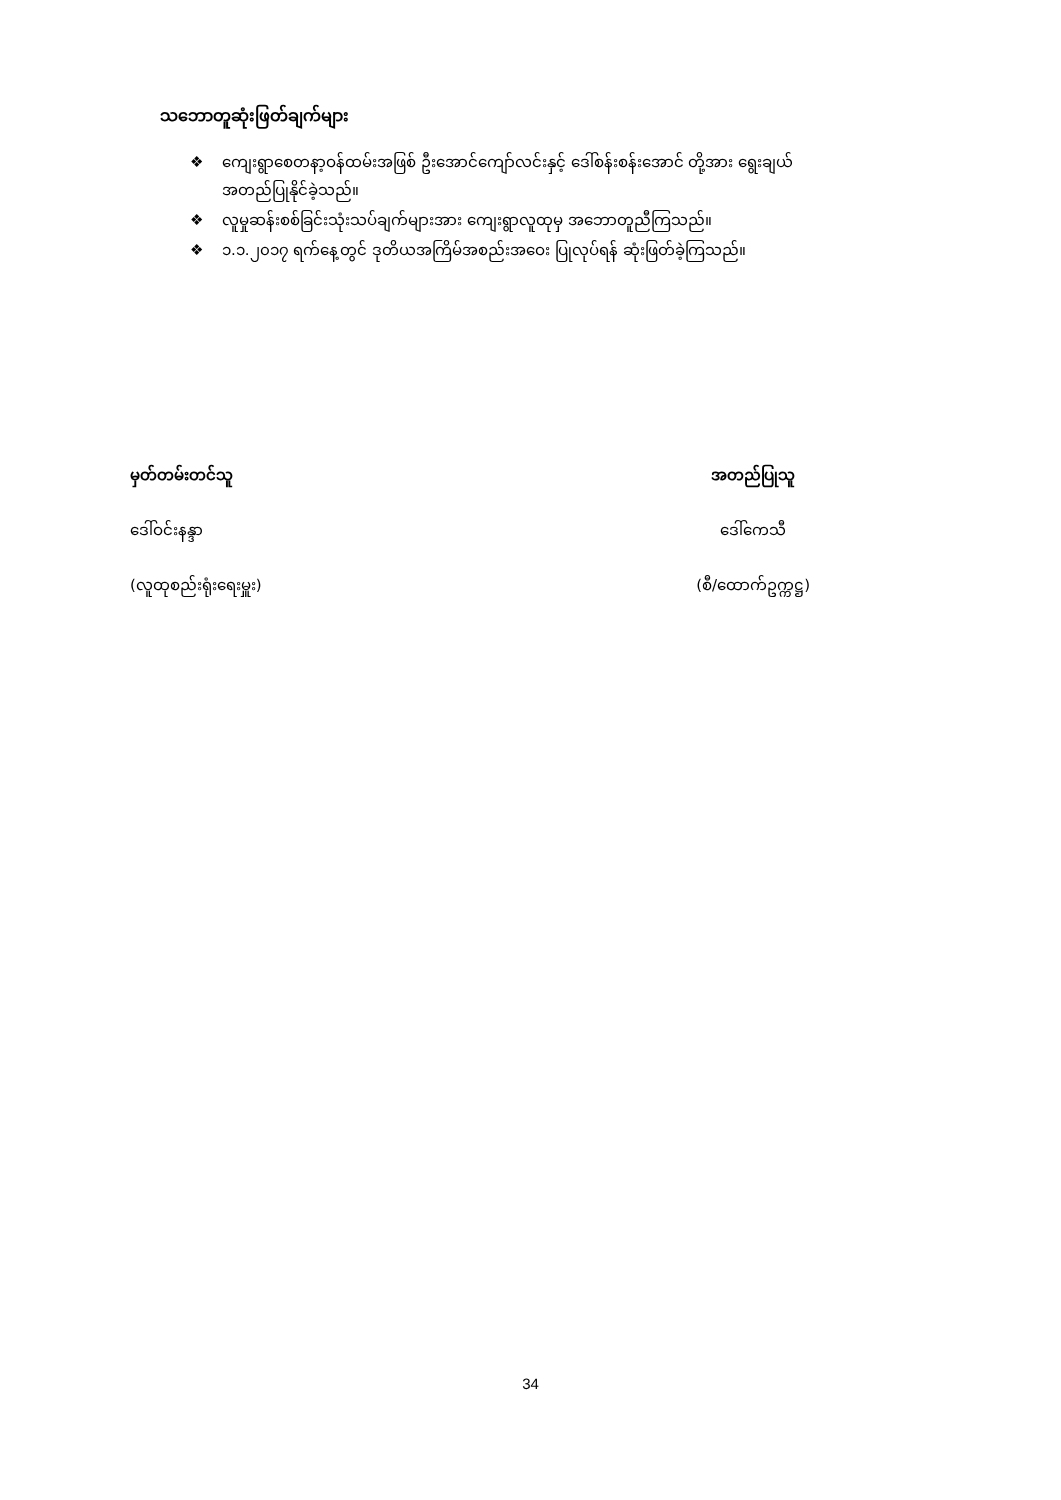သဘောတူဆုံးဖြတ်ချက်များ
❖ ကျေးရွာစေတနာ့ဝန်ထမ်းအဖြစ် ဦးအောင်ကျော်လင်းနှင့် ဒေါ်စန်းစန်းအောင် တို့အား ရွေးချယ်အတည်ပြုနိုင်ခဲ့သည်။
❖ လူမှုဆန်းစစ်ခြင်းသုံးသပ်ချက်များအား ကျေးရွာလူထုမှ အဘောတူညီကြသည်။
❖ ၁.၁.၂၀၁၇ ရက်နေ့တွင် ဒုတိယအကြိမ်အစည်းအဝေး ပြုလုပ်ရန် ဆုံးဖြတ်ခဲ့ကြသည်။
မှတ်တမ်းတင်သူ
ဒေါ်ဝင်းနန္ဒာ
(လူထုစည်းရုံးရေးမှူး)
အတည်ပြုသူ
ဒေါ်ကေသီ
(စီ/ထောက်ဥက္ကဋ္ဌ)
34